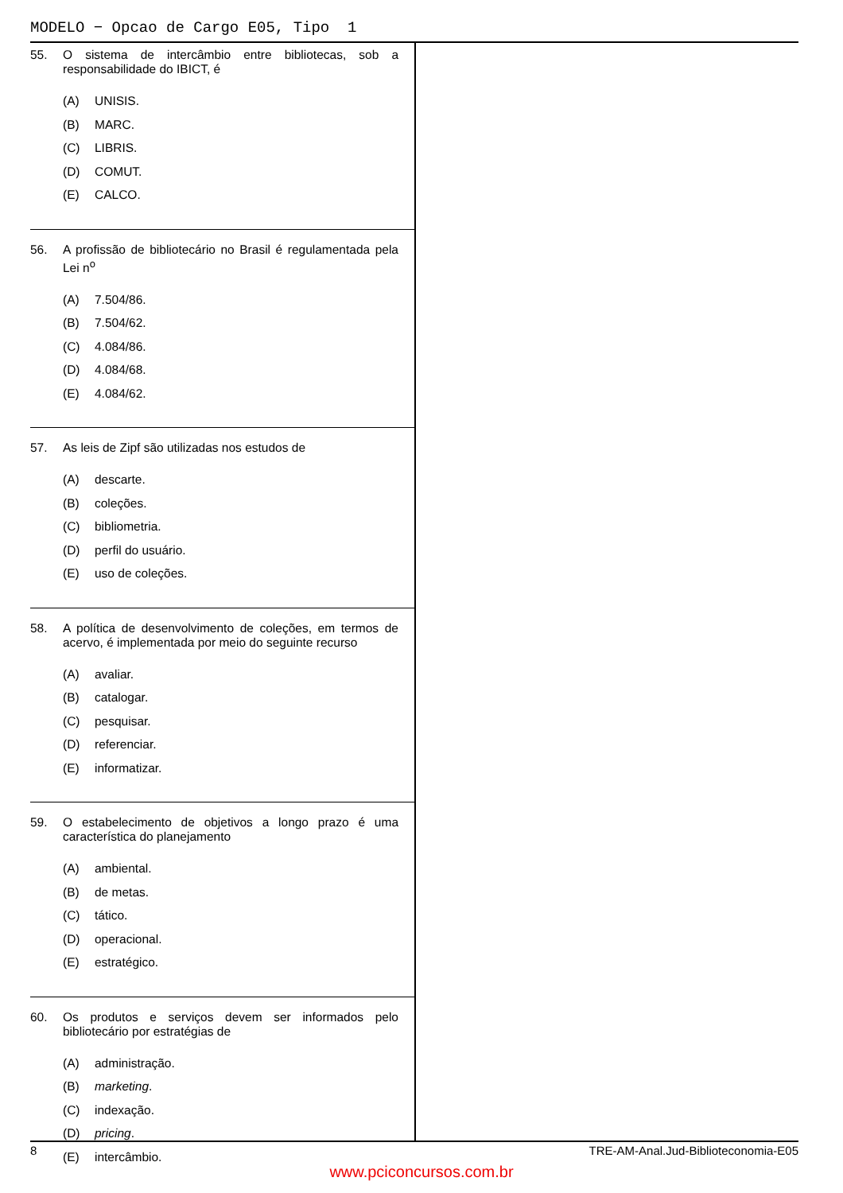MODELO − Opcao de Cargo E05, Tipo 1
55. O sistema de intercâmbio entre bibliotecas, sob a responsabilidade do IBICT, é
(A) UNISIS.
(B) MARC.
(C) LIBRIS.
(D) COMUT.
(E) CALCO.
56. A profissão de bibliotecário no Brasil é regulamentada pela Lei n<sup>o</sup>
(A) 7.504/86.
(B) 7.504/62.
(C) 4.084/86.
(D) 4.084/68.
(E) 4.084/62.
57. As leis de Zipf são utilizadas nos estudos de
(A) descarte.
(B) coleções.
(C) bibliometria.
(D) perfil do usuário.
(E) uso de coleções.
58. A política de desenvolvimento de coleções, em termos de acervo, é implementada por meio do seguinte recurso
(A) avaliar.
(B) catalogar.
(C) pesquisar.
(D) referenciar.
(E) informatizar.
59. O estabelecimento de objetivos a longo prazo é uma característica do planejamento
(A) ambiental.
(B) de metas.
(C) tático.
(D) operacional.
(E) estratégico.
60. Os produtos e serviços devem ser informados pelo bibliotecário por estratégias de
(A) administração.
(B) marketing.
(C) indexação.
(D) pricing.
(E) intercâmbio.
8 TRE-AM-Anal.Jud-Biblioteconomia-E05
www.pciconcursos.com.br